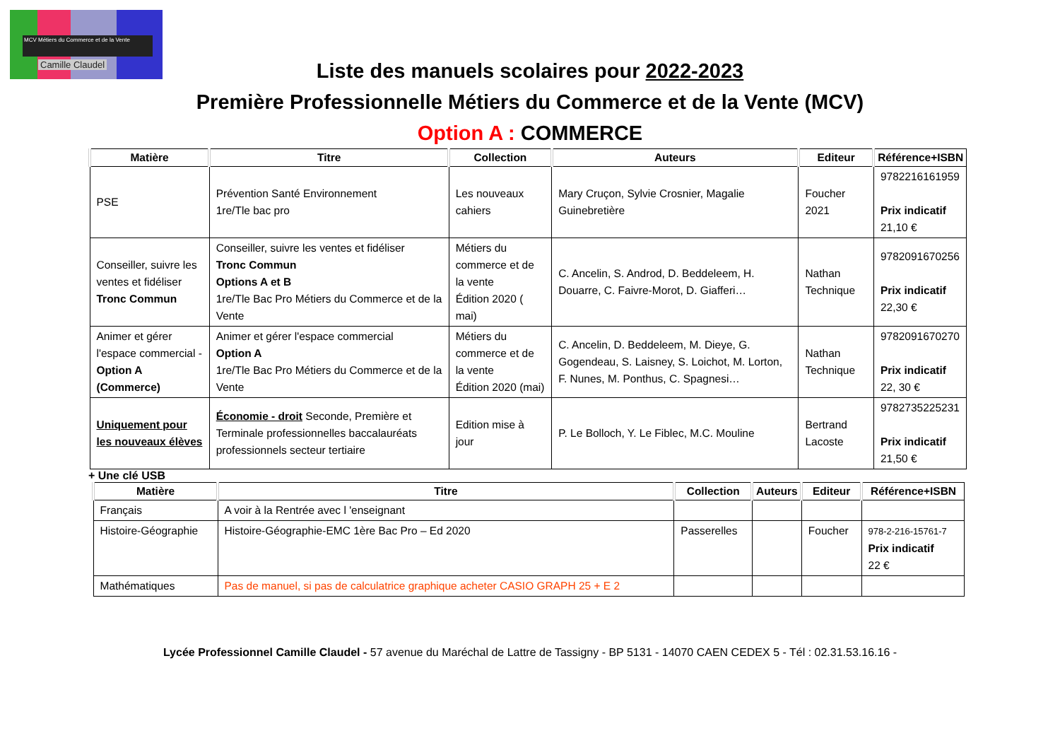MCV Métiers du Commerce et de la Vente
Camille Claudel
Liste des manuels scolaires pour 2022-2023
Première Professionnelle Métiers du Commerce et de la Vente (MCV)
Option A : COMMERCE
| Matière | Titre | Collection | Auteurs | Editeur | Référence+ISBN |
| --- | --- | --- | --- | --- | --- |
| PSE | Prévention Santé Environnement 1re/Tle bac pro | Les nouveaux cahiers | Mary Cruçon, Sylvie Crosnier, Magalie Guinebretière | Foucher 2021 | 9782216161959 Prix indicatif 21,10 € |
| Conseiller, suivre les ventes et fidéliser Tronc Commun | Conseiller, suivre les ventes et fidéliser Tronc Commun Options A et B 1re/Tle Bac Pro Métiers du Commerce et de la Vente | Métiers du commerce et de la vente Édition 2020 ( mai) | C. Ancelin, S. Androd, D. Beddeleem, H. Douarre, C. Faivre-Morot, D. Giafferi… | Nathan Technique | 9782091670256 Prix indicatif 22,30 € |
| Animer et gérer l'espace commercial - Option A (Commerce) | Animer et gérer l'espace commercial Option A 1re/Tle Bac Pro Métiers du Commerce et de la Vente | Métiers du commerce et de la vente Édition 2020 (mai) | C. Ancelin, D. Beddeleem, M. Dieye, G. Gogendeau, S. Laisney, S. Loichot, M. Lorton, F. Nunes, M. Ponthus, C. Spagnesi… | Nathan Technique | 9782091670270 Prix indicatif 22, 30 € |
| Uniquement pour les nouveaux élèves | Économie - droit Seconde, Première et Terminale professionnelles baccalauréats professionnels secteur tertiaire | Edition mise à jour | P. Le Bolloch, Y. Le Fiblec, M.C. Mouline | Bertrand Lacoste | 9782735225231 Prix indicatif 21,50 € |
+ Une clé USB
| Matière | Titre | Collection | Auteurs | Editeur | Référence+ISBN |
| --- | --- | --- | --- | --- | --- |
| Français | A voir à la Rentrée avec l 'enseignant | | | | |
| Histoire-Géographie | Histoire-Géographie-EMC 1ère Bac Pro – Ed 2020 | Passerelles | | Foucher | 978-2-216-15761-7 Prix indicatif 22 € |
| Mathématiques | Pas de manuel, si pas de calculatrice graphique acheter CASIO GRAPH 25 + E 2 | | | | |
Lycée Professionnel Camille Claudel - 57 avenue du Maréchal de Lattre de Tassigny - BP 5131 - 14070 CAEN CEDEX 5 - Tél : 02.31.53.16.16 -